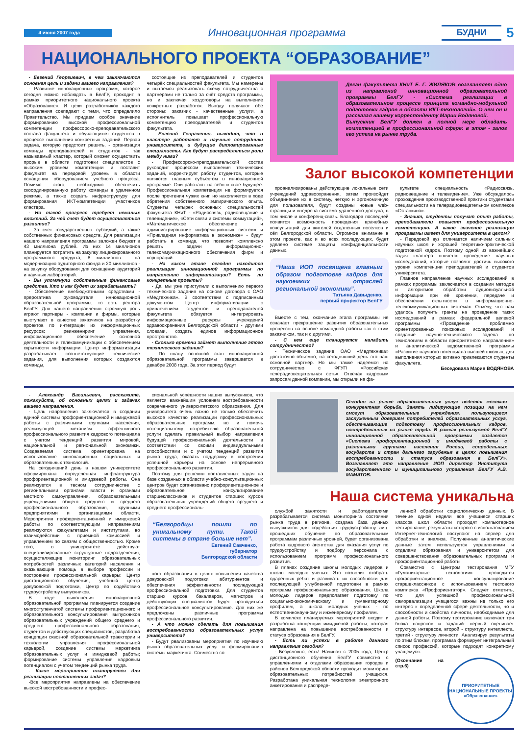4 июня 2007 года
Инновационная программа
БУДНИ
5
НАЦИОНАЛЬНОГО ПРОЕКТА “ОБРАЗОВАНИЕ”
- Евгений Георгиевич, в чем заключаются основная цель и задачи вашего направления?
- Развитие инновационных программ, которое сегодня можно наблюдать в БелГУ, проходит в рамках приоритетного национального проекта «Образование». И цели разработчиков каждого направления совпадают с теми, что определило Правительство. Мы придаем особое значение формированию высокой профессиональной компетенции профессорско-преподавательского состава факультета и обучающихся студентов в процессе выполнения конкретных заданий. Первая задача, которую предстоит решить, - организация команды преподавателей и студентов - так называемый кластер, который сможет осуществить прорыв в области подготовки специалистов с высоким уровнем компетенции и поставит факультет на передовой уровень в области оснащения оборудованием учебного процесса. Помимо этого, необходимо обеспечить скоординированную работу команды в удаленном режиме, а также создать инфраструктуру для формирования ИКТ-компетенции участников кластера.
- Но такой прогресс требует немалых вложений. За чей счет будет осуществляться развитие?
- За счет государственных субсидий, а также собственных финансовых средств. Для реализации нашего направления программы заложен бюджет в 43 миллиона рублей. Из них 14 миллионов планируется потратить на закупку лицензированного программного продукта, 8 миллионов - на модернизацию аудиторного фонда и 20 миллионов - на закупку оборудования для оснащения аудиторий и научных лабораторий.
- Вы упомянули собственные финансовые средства. Кто и как будет их зарабатывать?
- Обеспечение внебюджетными средствами - прерогатива руководителя инновационной образовательной программы, то есть ректора БелГУ. Для нашего направления огромную роль играют партнеры - компании и фирмы, которые выступают в качестве заказчиков на разработку проектов по интеграции их информационных ресурсов: реинжениринг управления, информационное обеспечение основной деятельности и телекоммуникации с обеспечением скрытности информации. Центр информатизации разрабатывает соответствующие технические задания, для выполнения которых создаются команды,
состоящие из преподавателей и студентов четырёх специальностей факультета. Мы намерены и пытаемся реализовать схему сотрудничества с партнёрами не только за счёт средств программы, но и заключая хоздоговоры на выполнение конкретных разработок. Выгоду получают обе стороны: заказчик - качественные услуги, а исполнитель повышает профессиональную компетенцию преподавателей и студентов факультета.
- Евгений Георгиевич, выходит, что в кластере работают и научные сотрудники университета, и будущие дипломированные специалисты. Как будут распределяться роли между ними?
- Профессорско-преподавательский состав руководит процессом выполнения технических заданий, корректирует работу студентов, которые являются главным субъектом в инновационной программе. Они работают на себя и свое будущее. Профессиональная компетенция не формируется после прочтения чужих книг, но накопляется в ходе обретения собственного эмпирического опыта. Студенты четырех основных специальностей факультета КНиТ - «Радиосвязь, радиовещание и телевидение», «Сети связи и системы коммутаций», «Математическое обеспечение и администрирование информационных систем» и «Прикладная информатика в экономике» - будут работать в команде, что позволит комплексно решать задачи информационно-телекоммуникационного обеспечения фирм и корпораций.
- На каком этапе сегодня находится реализация инновационной программы по направлению информатизации? Есть ли конкретные проекты?
- Да, мы уже приступили к выполнению первого технического задания на основе договора с ОАО «Медтехника». В соответствии с подписанным документом Центр информатизации с привлечением студентов и преподавателей факультета обязуется интегрировать информационные ресурсы учреждений здравоохранения Белгородской области - другими словами, создать единое информационное пространство.
- Сколько времени займет выполнение этого технического задания?
- По плану основной этап инновационной образовательной программы завершается в декабре 2008 года. За этот период будут
Декан факультета КНиТ Е. Г. ЖИЛЯКОВ возглавляет одно из направлений инновационной образовательной программы БелГУ - «Система реализации в образовательном процессе принципа командно-модульной подготовки кадров в области ИКТ-технологий». О нем он и рассказал нашему корреспонденту Марии Водяновой.
Выпускник БелГУ должен в полной мере обладать компетенцией в профессиональной сфере: в этом - залог его успеха на рынке труда.
Залог высокой компетенции
проанализированы действующие локальные сети учреждений здравоохранения, затем произойдет объединение их в систему, четкую и эргономичную для пользователя, будут созданы новые web-страницы и внедрена система удаленного доступа, в том числе и конференц-связь. Благодаря последней появится возможность проведения врачебных консультаций для жителей отдаленных поселков и сёл Белгородской области. Огромное внимание в этом проекте, как и во всех последующих, будет уделено системе защиты конфиденциальности данных.
“Наша ИОП посвящена главным образом подготовке кадров для наукоемких отраслей региональной экономики”.
Татьяна Давыденко,
первый проректор БелГУ
Вместе с тем, окончание этапа программы не означает прекращение развития образовательных процессов на основе командной работы как с этим заказчиком, так и с другими.
- С кем еще планируется наладить сотрудничество?
- Техническое задание ОАО «Медтехника» достаточно объемно, на сегодняшний день это наш основной партнер. Но мы также надеемся на сотрудничество с ФГУП «Российская телерадиовещательная сеть». Отвечая кадровым запросам данной компании, мы открыли на фа-
культете специальность «Радиосвязь, радиовещание и телевидение». Уже обсуждалось прохождение производственной практики студентами специальности на телерадиовещательном комплексе «Останкино».
- Значит, студенты получат опыт работы, преподаватели повысят профессиональную компетенцию. А какое значение реализация программы имеет для университета в целом?
- Передовой вуз отличается наличием сильных научных школ и хорошей теоретико-практической подготовкой кадров. Поэтому одной из важнейших задач кластера является проведение научных исследований, которые позволят достичь высокого уровня компетенции преподавателей и студентов университета.
Главное направление научных исследований в рамках программы заключается в создании методов и алгоритмов обработки аудиовизуальной информации при её хранении, передаче и обеспечении скрытности в информационно-телекоммуникационных системах. Отмечу, что нам удалось получить гранты на проведение таких исследований в рамках федеральной целевой программы «Проведение проблемно ориентированных поисковых исследований и создание научно-технического задела по технологиям в области приоритетного направления» и аналитической ведомственной программы «Развитие научного потенциала высшей школы», для выполнения которых активно привлекаются студенты факультета.
Беседовала Мария ВОДЯНОВА
- Александр Васильевич, расскажите, пожалуйста, об основных целях и задачах вашего направления.
- Цель направления заключается в создании единой системы профориентационной и имиджевой работы с различными группами населения, реализующей механизм эффективного профессионального развития кадрового потенциала с учетом тенденций развития мировой, национальной и региональной экономики. Создаваемая система ориентирована на использование инновационных социальных и образовательных технологий.
На сегодняшний день в нашем университете сформирована определенная инфраструктура профориентационной и имиджевой работы. Она реализуется в тесном сотрудничестве с региональными органами власти и органами местного самоуправления, образовательными учреждениями общего среднего и среднего профессионального образования, крупными предприятиями и организациями области. Мероприятия профориентационной и имиджевой работы по соответствующим направлениям реализуются факультетами и институтами, во взаимодействии с приемной комиссией и управлением по связям с общественностью. Кроме того, в университете действуют специализированные структурные подразделения, осуществляющие мониторинг образовательных потребностей различных категорий населения и оказывающие помощь в выборе профессии и построении профессиональной карьеры: Центр дистанционного обучения, учебный центр довузовской подготовки, Центр по содействию трудоустройству выпускников.
В ходе выполнения инновационной образовательной программы планируется создание многоступенчатой системы профориентационного и образовательного консультирования выпускников образовательных учреждений общего среднего и среднего профессионального образования, студентов и действующих специалистов, разработка концепции сквозной образовательной траектории и технологии управления профессиональной карьерой, создание системы маркетинга образовательных услуг и имиджевой работы; формирование системы управления кадровым потенциалом с учетом тенденций рынка труда.
- Какие мероприятия планируются для реализации поставленных задач?
-Все мероприятия направлены на обеспечение высокой востребованности и профес-
сиональной успешности наших выпускников, что является важнейшим условием востребованности современного университетского образования. Для университета очень важно не только обеспечить высокое качество реализации профессиональных образовательных программ, но и помочь потенциальному потребителю образовательной услуги сделать правильный выбор направления будущей профессиональной деятельности в соответствии со своими индивидуальными способностями и с учетом тенденций развития рынка труда, оказать поддержку в построении успешной карьеры на основе непрерывного профессионального развития.
Поэтому для решения поставленных задач на базе созданных в области учебно-консультационных центров будет организовано профориентационное и образовательное консультирование старшеклассников и студентов старших курсов образовательных учреждений общего среднего и среднего профессиональ-
“Белгородцы пошли по уникальному пути. Такой системы в стране больше нет”.
Евгений Савченко,
губернатор
Белгородской области
ного образования в целях повышения качества довузовской подготовки абитуриентов и обеспечения эффективности последующей профессиональной подготовки. Для студентов старших курсов, бакалавров, магистров и действующих специалистов будет проводиться профессиональное консультирование. Для них же предложены различные программы профессионального развития.
- А что можно сделать для повышения востребованности образовательных услуг университета?
- Будут реализованы мероприятия по изучению рынка образовательных услуг и формированию системы маркетинга. Совместно со
Сегодня на рынке образовательных услуг ведется жесткая конкурентная борьба. Занять лидирующие позиции на нем смогут образовательные учреждения, пользующиеся заслуженным доверием потребителей образовательных услуг, обеспечивающие подготовку профессиональных кадров, востребованных на рынке труда. В рамках реализуемой БелГУ инновационной образовательной программы создается «Система профориентационной и имиджевой работы с различными группами населения России, сопредельных государств и стран дальнего зарубежья в целях повышения востребованности и статуса образования в БелГУ». Возглавляет это направление ИОП директор Института государственного и муниципального управления БелГУ А.В. МАМАТОВ.
Наша система уникальна
службой занятости и работодателями разрабатывается система мониторинга состояния рынка труда в регионе, создана база данных выпускников для содействия трудоустройству лиц, прошедших обучение по образовательным программам различных уровней, будет организована работа кадрового агентства для оказания услуг по трудоустройству и подбору персонала с использованием программ профессионального развития.
В планах создание школы молодых лидеров и школы молодых ученых. Это позволит отобрать одаренных ребят и развивать их способности для последующей углубленной подготовки в рамках программ профессионального образования. Школа молодых лидеров предполагает подготовку по социально-экономическому и гуманитарному профилям, а школа молодых ученых - по естественнонаучному и инженерному профилям.
В комплекс планируемых мероприятий входит и разработка концепции имиджевой работы, которая направлена на повышение востребованности и статуса образования в БелГУ.
- Есть ли успехи в работе данного направления сегодня?
- Безусловно, есть! Начиная с 2005 года, Центр дистанционного обучения БелГУ совместно с управлениями и отделами образования городов и районов Белгородской области проводит мониторинг образовательных потребностей учащихся. Разработана уникальная технология электронного анкетирования и распреде-
ленной обработки социологических данных. В течение одной недели все учащиеся старших классов школ области проходят компьютерное тестирование, результаты которого с использованием Интернет-технологий поступают на сервер для обработки и анализа. Полученные аналитические данные затем используются управлениями и отделами образования и университетом для совершенствования образовательных программ и профориентационной работы.
Совместно с Центром тестирования МГУ «Гуманитарные технологии» проводится профориентационное консультирование старшеклассников с использованием тестового комплекса «Профориентатор». Следует отметить, что для успешной профессиональной самореализации учащегося важны не только его интерес к определенной сфере деятельности, но и способности и свойства личности, необходимые для данной работы. Поэтому тестирование включает три блока вопросов и заданий: первый оценивает структуру интересов, второй - структуру интеллекта, третий - структуру личности. Анализируя результаты по этим блокам, программа формирует интегральный список профессий, которые подходят конкретному учащемуся.
(Окончание на стр.6)
ПРИОРИТЕТНЫЕ НАЦИОНАЛЬНЫЕ ПРОЕКТЫ «Образование»